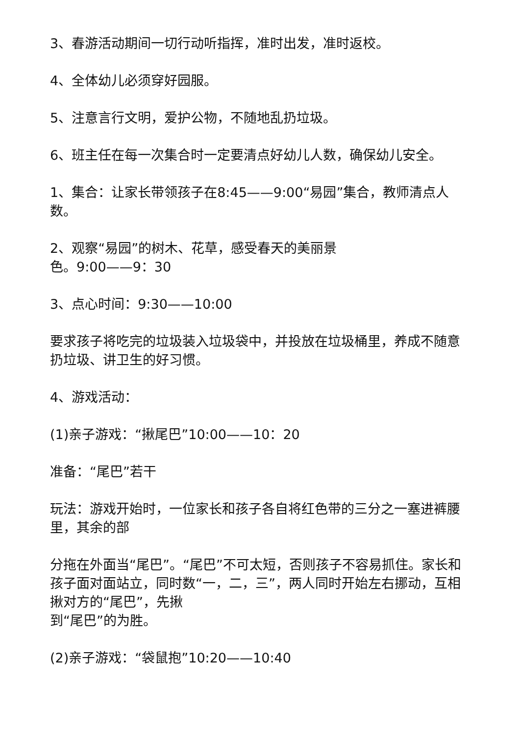3、春游活动期间一切行动听指挥，准时出发，准时返校。
4、全体幼儿必须穿好园服。
5、注意言行文明，爱护公物，不随地乱扔垃圾。
6、班主任在每一次集合时一定要清点好幼儿人数，确保幼儿安全。
1、集合：让家长带领孩子在8:45——9:00“易园”集合，教师清点人数。
2、观察“易园”的树木、花草，感受春天的美丽景
色。9:00——9：30
3、点心时间：9:30——10:00
要求孩子将吃完的垃圾装入垃圾袋中，并投放在垃圾桶里，养成不随意扔垃圾、讲卫生的好习惯。
4、游戏活动：
(1)亲子游戏：“揪尾巴”10:00——10：20
准备：“尾巴”若干
玩法：游戏开始时，一位家长和孩子各自将红色带的三分之一塞进裤腰里，其余的部
分拖在外面当“尾巴”。“尾巴”不可太短，否则孩子不容易抓住。家长和孩子面对面站立，同时数“一，二，三”，两人同时开始左右挪动，互相揪对方的“尾巴”，先揪
到“尾巴”的为胜。
(2)亲子游戏：“袋鼠抱”10:20——10:40